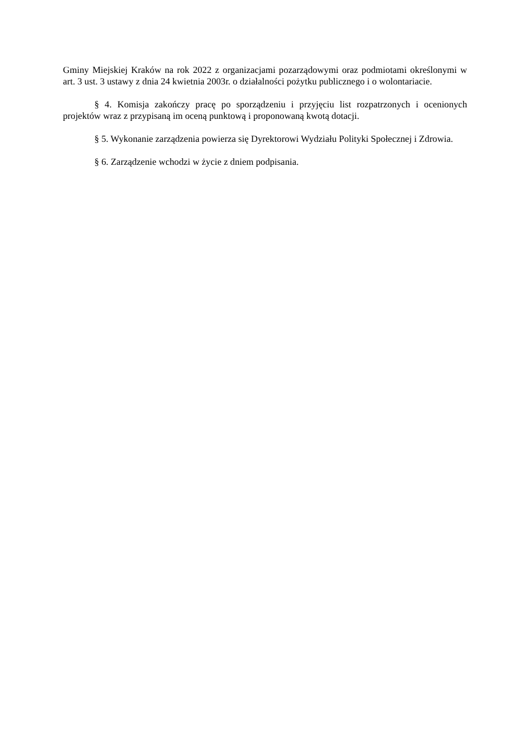Gminy Miejskiej Kraków na rok 2022 z organizacjami pozarządowymi oraz podmiotami określonymi w art. 3 ust. 3 ustawy z dnia 24 kwietnia 2003r. o działalności pożytku publicznego i o wolontariacie.
§ 4. Komisja zakończy pracę po sporządzeniu i przyjęciu list rozpatrzonych i ocenionych projektów wraz z przypisaną im oceną punktową i proponowaną kwotą dotacji.
§ 5. Wykonanie zarządzenia powierza się Dyrektorowi Wydziału Polityki Społecznej i Zdrowia.
§ 6. Zarządzenie wchodzi w życie z dniem podpisania.